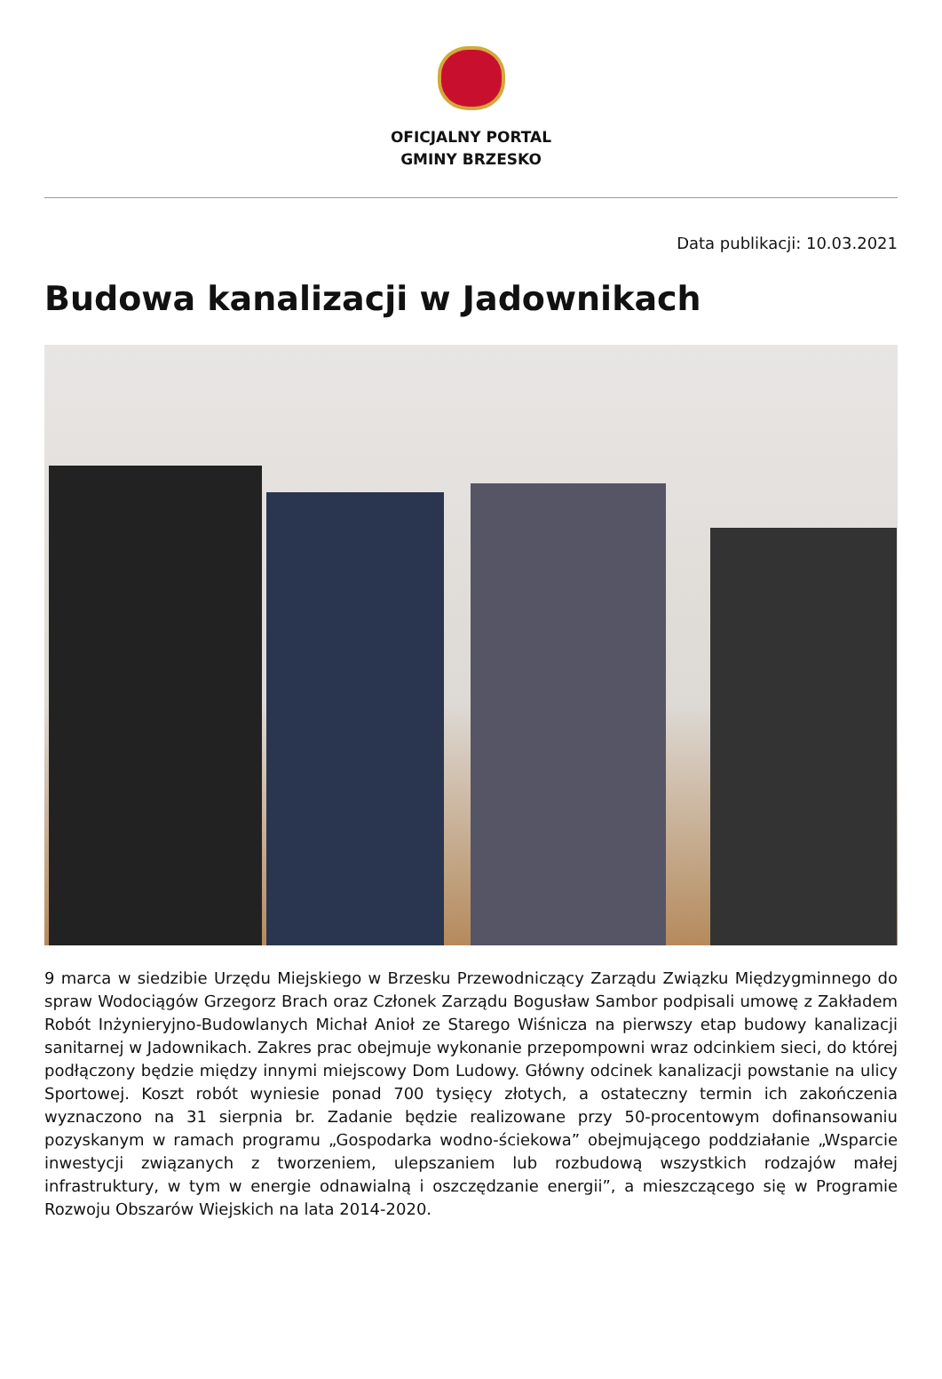OFICJALNY PORTAL
GMINY BRZESKO
Data publikacji: 10.03.2021
Budowa kanalizacji w Jadownikach
9 marca w siedzibie Urzędu Miejskiego w Brzesku Przewodniczący Zarządu Związku Międzygminnego do spraw Wodociągów Grzegorz Brach oraz Członek Zarządu Bogusław Sambor podpisali umowę z Zakładem Robót Inżynieryjno-Budowlanych Michał Anioł ze Starego Wiśnicza na pierwszy etap budowy kanalizacji sanitarnej w Jadownikach. Zakres prac obejmuje wykonanie przepompowni wraz odcinkiem sieci, do której podłączony będzie między innymi miejscowy Dom Ludowy. Główny odcinek kanalizacji powstanie na ulicy Sportowej. Koszt robót wyniesie ponad 700 tysięcy złotych, a ostateczny termin ich zakończenia wyznaczono na 31 sierpnia br. Zadanie będzie realizowane przy 50-procentowym dofinansowaniu pozyskanym w ramach programu „Gospodarka wodno-ściekowa” obejmującego poddziałanie „Wsparcie inwestycji związanych z tworzeniem, ulepszaniem lub rozbudową wszystkich rodzajów małej infrastruktury, w tym w energie odnawialną i oszczędzanie energii”, a mieszczącego się w Programie Rozwoju Obszarów Wiejskich na lata 2014-2020.